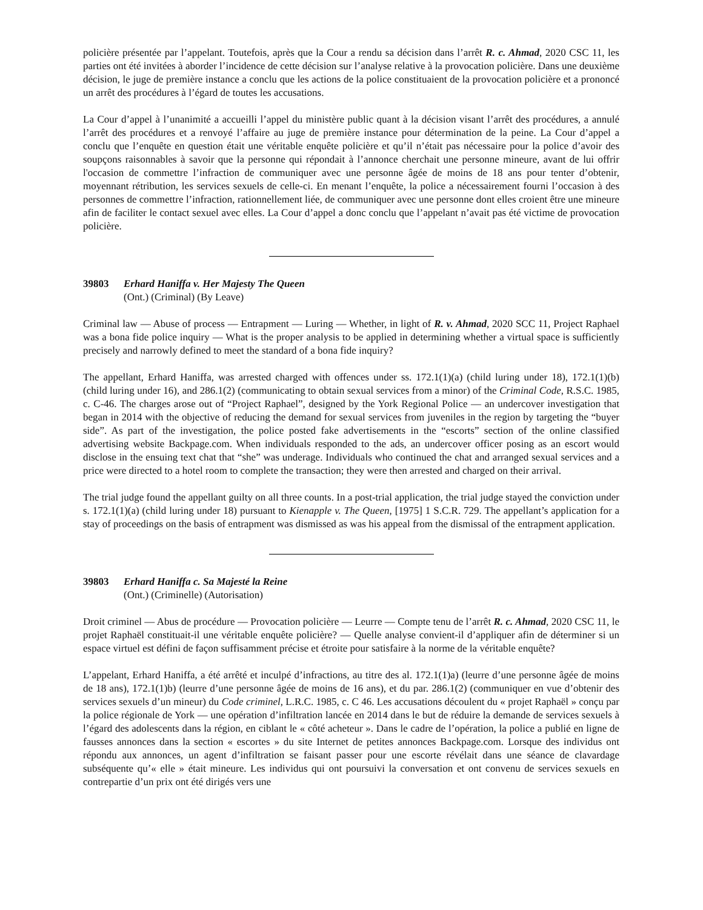policière présentée par l’appelant. Toutefois, après que la Cour a rendu sa décision dans l’arrêt R. c. Ahmad, 2020 CSC 11, les parties ont été invitées à aborder l’incidence de cette décision sur l’analyse relative à la provocation policière. Dans une deuxième décision, le juge de première instance a conclu que les actions de la police constituaient de la provocation policière et a prononcé un arrêt des procédures à l’égard de toutes les accusations.
La Cour d’appel à l’unanimité a accueilli l’appel du ministère public quant à la décision visant l’arrêt des procédures, a annulé l’arrêt des procédures et a renvoyé l’affaire au juge de première instance pour détermination de la peine. La Cour d’appel a conclu que l’enquête en question était une véritable enquête policière et qu’il n’était pas nécessaire pour la police d’avoir des soupçons raisonnables à savoir que la personne qui répondait à l’annonce cherchait une personne mineure, avant de lui offrir l'occasion de commettre l’infraction de communiquer avec une personne âgée de moins de 18 ans pour tenter d’obtenir, moyennant rétribution, les services sexuels de celle-ci. En menant l’enquête, la police a nécessairement fourni l’occasion à des personnes de commettre l’infraction, rationnellement liée, de communiquer avec une personne dont elles croient être une mineure afin de faciliter le contact sexuel avec elles. La Cour d’appel a donc conclu que l’appelant n’avait pas été victime de provocation policière.
39803 Erhard Haniffa v. Her Majesty The Queen
(Ont.) (Criminal) (By Leave)
Criminal law — Abuse of process — Entrapment — Luring — Whether, in light of R. v. Ahmad, 2020 SCC 11, Project Raphael was a bona fide police inquiry — What is the proper analysis to be applied in determining whether a virtual space is sufficiently precisely and narrowly defined to meet the standard of a bona fide inquiry?
The appellant, Erhard Haniffa, was arrested charged with offences under ss. 172.1(1)(a) (child luring under 18), 172.1(1)(b) (child luring under 16), and 286.1(2) (communicating to obtain sexual services from a minor) of the Criminal Code, R.S.C. 1985, c. C-46. The charges arose out of “Project Raphael”, designed by the York Regional Police — an undercover investigation that began in 2014 with the objective of reducing the demand for sexual services from juveniles in the region by targeting the “buyer side”. As part of the investigation, the police posted fake advertisements in the “escorts” section of the online classified advertising website Backpage.com. When individuals responded to the ads, an undercover officer posing as an escort would disclose in the ensuing text chat that “she” was underage. Individuals who continued the chat and arranged sexual services and a price were directed to a hotel room to complete the transaction; they were then arrested and charged on their arrival.
The trial judge found the appellant guilty on all three counts. In a post-trial application, the trial judge stayed the conviction under s. 172.1(1)(a) (child luring under 18) pursuant to Kienapple v. The Queen, [1975] 1 S.C.R. 729. The appellant’s application for a stay of proceedings on the basis of entrapment was dismissed as was his appeal from the dismissal of the entrapment application.
39803 Erhard Haniffa c. Sa Majesté la Reine
(Ont.) (Criminelle) (Autorisation)
Droit criminel — Abus de procédure — Provocation policière — Leurre — Compte tenu de l’arrêt R. c. Ahmad, 2020 CSC 11, le projet Raphaël constituait-il une véritable enquête policière? — Quelle analyse convient-il d’appliquer afin de déterminer si un espace virtuel est défini de façon suffisamment précise et étroite pour satisfaire à la norme de la véritable enquête?
L’appelant, Erhard Haniffa, a été arrêté et inculpé d’infractions, au titre des al. 172.1(1)a) (leurre d’une personne âgée de moins de 18 ans), 172.1(1)b) (leurre d’une personne âgée de moins de 16 ans), et du par. 286.1(2) (communiquer en vue d’obtenir des services sexuels d’un mineur) du Code criminel, L.R.C. 1985, c. C 46. Les accusations découlent du « projet Raphaël » conçu par la police régionale de York — une opération d’infiltration lancée en 2014 dans le but de réduire la demande de services sexuels à l’égard des adolescents dans la région, en ciblant le « côté acheteur ». Dans le cadre de l’opération, la police a publié en ligne de fausses annonces dans la section « escortes » du site Internet de petites annonces Backpage.com. Lorsque des individus ont répondu aux annonces, un agent d’infiltration se faisant passer pour une escorte révélait dans une séance de clavardage subséquente qu’« elle » était mineure. Les individus qui ont poursuivi la conversation et ont convenu de services sexuels en contrepartie d’un prix ont été dirigés vers une